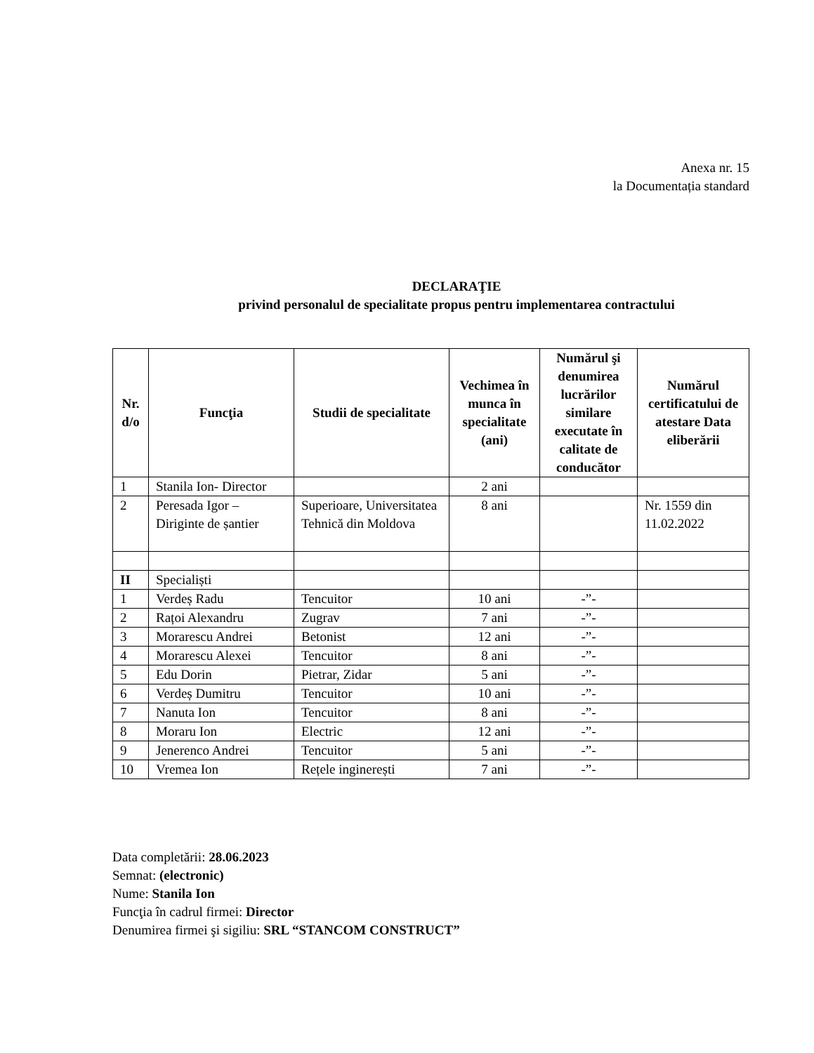Anexa nr. 15
la Documentația standard
DECLARAŢIE
privind personalul de specialitate propus pentru implementarea contractului
| Nr. d/o | Funcţia | Studii de specialitate | Vechimea în munca în specialitate (ani) | Numărul şi denumirea lucrărilor similare executate în calitate de conducător | Numărul certificatului de atestare Data eliberării |
| --- | --- | --- | --- | --- | --- |
| 1 | Stanila Ion- Director | | 2 ani | | |
| 2 | Peresada Igor – Diriginte de șantier | Superioare, Universitatea Tehnică din Moldova | 8 ani | | Nr. 1559 din 11.02.2022 |
| II | Specialiști | | | | |
| 1 | Verdeș Radu | Tencuitor | 10 ani | -”- | |
| 2 | Rațoi Alexandru | Zugrav | 7 ani | -”- | |
| 3 | Morarescu Andrei | Betonist | 12 ani | -”- | |
| 4 | Morarescu Alexei | Tencuitor | 8 ani | -”- | |
| 5 | Edu Dorin | Pietrar, Zidar | 5 ani | -”- | |
| 6 | Verdeș Dumitru | Tencuitor | 10 ani | -”- | |
| 7 | Nanuta Ion | Tencuitor | 8 ani | -”- | |
| 8 | Moraru Ion | Electric | 12 ani | -”- | |
| 9 | Jenerenco Andrei | Tencuitor | 5 ani | -”- | |
| 10 | Vremea Ion | Rețele inginerești | 7 ani | -”- | |
Data completării: 28.06.2023
Semnat: (electronic)
Nume: Stanila Ion
Funcţia în cadrul firmei: Director
Denumirea firmei şi sigiliu: SRL “STANCOM CONSTRUCT”